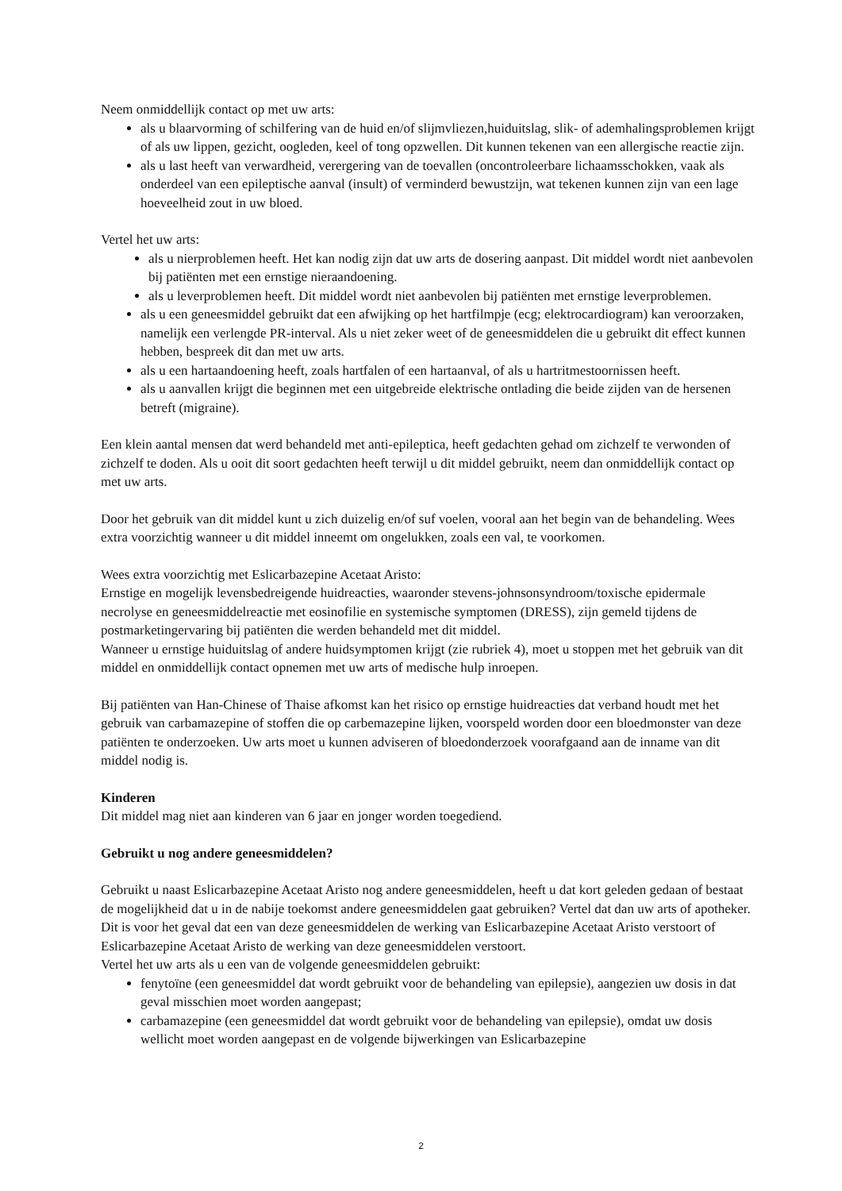Neem onmiddellijk contact op met uw arts:
als u blaarvorming of schilfering van de huid en/of slijmvliezen,huiduitslag, slik- of ademhalingsproblemen krijgt of als uw lippen, gezicht, oogleden, keel of tong opzwellen. Dit kunnen tekenen van een allergische reactie zijn.
als u last heeft van verwardheid, verergering van de toevallen (oncontroleerbare lichaamsschokken, vaak als onderdeel van een epileptische aanval (insult) of verminderd bewustzijn, wat tekenen kunnen zijn van een lage hoeveelheid zout in uw bloed.
Vertel het uw arts:
als u nierproblemen heeft. Het kan nodig zijn dat uw arts de dosering aanpast. Dit middel wordt niet aanbevolen bij patiënten met een ernstige nieraandoening.
als u leverproblemen heeft. Dit middel wordt niet aanbevolen bij patiënten met ernstige leverproblemen.
als u een geneesmiddel gebruikt dat een afwijking op het hartfilmpje (ecg; elektrocardiogram) kan veroorzaken, namelijk een verlengde PR-interval. Als u niet zeker weet of de geneesmiddelen die u gebruikt dit effect kunnen hebben, bespreek dit dan met uw arts.
als u een hartaandoening heeft, zoals hartfalen of een hartaanval, of als u hartritmestoornissen heeft.
als u aanvallen krijgt die beginnen met een uitgebreide elektrische ontlading die beide zijden van de hersenen betreft (migraine).
Een klein aantal mensen dat werd behandeld met anti-epileptica, heeft gedachten gehad om zichzelf te verwonden of zichzelf te doden. Als u ooit dit soort gedachten heeft terwijl u dit middel gebruikt, neem dan onmiddellijk contact op met uw arts.
Door het gebruik van dit middel kunt u zich duizelig en/of suf voelen, vooral aan het begin van de behandeling. Wees extra voorzichtig wanneer u dit middel inneemt om ongelukken, zoals een val, te voorkomen.
Wees extra voorzichtig met Eslicarbazepine Acetaat Aristo:
Ernstige en mogelijk levensbedreigende huidreacties, waaronder stevens-johnsonsyndroom/toxische epidermale necrolyse en geneesmiddelreactie met eosinofilie en systemische symptomen (DRESS), zijn gemeld tijdens de postmarketingervaring bij patiënten die werden behandeld met dit middel.
Wanneer u ernstige huiduitslag of andere huidsymptomen krijgt (zie rubriek 4), moet u stoppen met het gebruik van dit middel en onmiddellijk contact opnemen met uw arts of medische hulp inroepen.
Bij patiënten van Han-Chinese of Thaise afkomst kan het risico op ernstige huidreacties dat verband houdt met het gebruik van carbamazepine of stoffen die op carbemazepine lijken, voorspeld worden door een bloedmonster van deze patiënten te onderzoeken. Uw arts moet u kunnen adviseren of bloedonderzoek voorafgaand aan de inname van dit middel nodig is.
Kinderen
Dit middel mag niet aan kinderen van 6 jaar en jonger worden toegediend.
Gebruikt u nog andere geneesmiddelen?
Gebruikt u naast Eslicarbazepine Acetaat Aristo nog andere geneesmiddelen, heeft u dat kort geleden gedaan of bestaat de mogelijkheid dat u in de nabije toekomst andere geneesmiddelen gaat gebruiken? Vertel dat dan uw arts of apotheker. Dit is voor het geval dat een van deze geneesmiddelen de werking van Eslicarbazepine Acetaat Aristo verstoort of Eslicarbazepine Acetaat Aristo de werking van deze geneesmiddelen verstoort.
Vertel het uw arts als u een van de volgende geneesmiddelen gebruikt:
fenytoïne (een geneesmiddel dat wordt gebruikt voor de behandeling van epilepsie), aangezien uw dosis in dat geval misschien moet worden aangepast;
carbamazepine (een geneesmiddel dat wordt gebruikt voor de behandeling van epilepsie), omdat uw dosis wellicht moet worden aangepast en de volgende bijwerkingen van Eslicarbazepine
2